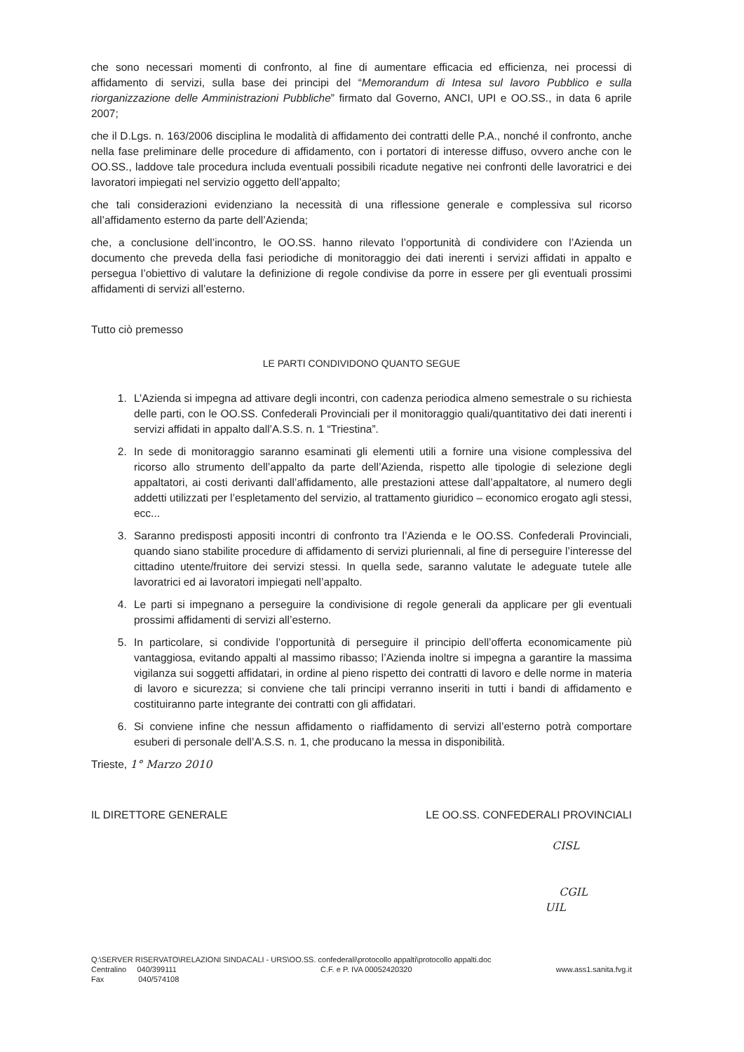che sono necessari momenti di confronto, al fine di aumentare efficacia ed efficienza, nei processi di affidamento di servizi, sulla base dei principi del “Memorandum di Intesa sul lavoro Pubblico e sulla riorganizzazione delle Amministrazioni Pubbliche” firmato dal Governo, ANCI, UPI e OO.SS., in data 6 aprile 2007;
che il D.Lgs. n. 163/2006 disciplina le modalità di affidamento dei contratti delle P.A., nonché il confronto, anche nella fase preliminare delle procedure di affidamento, con i portatori di interesse diffuso, ovvero anche con le OO.SS., laddove tale procedura includa eventuali possibili ricadute negative nei confronti delle lavoratrici e dei lavoratori impiegati nel servizio oggetto dell’appalto;
che tali considerazioni evidenziano la necessità di una riflessione generale e complessiva sul ricorso all’affidamento esterno da parte dell’Azienda;
che, a conclusione dell’incontro, le OO.SS. hanno rilevato l’opportunità di condividere con l’Azienda un documento che preveda della fasi periodiche di monitoraggio dei dati inerenti i servizi affidati in appalto e persegua l’obiettivo di valutare la definizione di regole condivise da porre in essere per gli eventuali prossimi affidamenti di servizi all’esterno.
Tutto ciò premesso
LE PARTI CONDIVIDONO QUANTO SEGUE
1. L’Azienda si impegna ad attivare degli incontri, con cadenza periodica almeno semestrale o su richiesta delle parti, con le OO.SS. Confederali Provinciali per il monitoraggio quali/quantitativo dei dati inerenti i servizi affidati in appalto dall’A.S.S. n. 1 “Triestina”.
2. In sede di monitoraggio saranno esaminati gli elementi utili a fornire una visione complessiva del ricorso allo strumento dell’appalto da parte dell’Azienda, rispetto alle tipologie di selezione degli appaltatori, ai costi derivanti dall’affidamento, alle prestazioni attese dall’appaltatore, al numero degli addetti utilizzati per l’espletamento del servizio, al trattamento giuridico – economico erogato agli stessi, ecc...
3. Saranno predisposti appositi incontri di confronto tra l’Azienda e le OO.SS. Confederali Provinciali, quando siano stabilite procedure di affidamento di servizi pluriennali, al fine di perseguire l’interesse del cittadino utente/fruitore dei servizi stessi. In quella sede, saranno valutate le adeguate tutele alle lavoratrici ed ai lavoratori impiegati nell’appalto.
4. Le parti si impegnano a perseguire la condivisione di regole generali da applicare per gli eventuali prossimi affidamenti di servizi all’esterno.
5. In particolare, si condivide l’opportunità di perseguire il principio dell’offerta economicamente più vantaggiosa, evitando appalti al massimo ribasso; l’Azienda inoltre si impegna a garantire la massima vigilanza sui soggetti affidatari, in ordine al pieno rispetto dei contratti di lavoro e delle norme in materia di lavoro e sicurezza; si conviene che tali principi verranno inseriti in tutti i bandi di affidamento e costituiranno parte integrante dei contratti con gli affidatari.
6. Si conviene infine che nessun affidamento o riaffidamento di servizi all’esterno potrà comportare esuberi di personale dell’A.S.S. n. 1, che producano la messa in disponibilità.
Trieste, 1° Marzo 2010
IL DIRETTORE GENERALE LE OO.SS. CONFEDERALI PROVINCIALI
CISL
CGIL
UIL
Q:\SERVER RISERVATO\RELAZIONI SINDACALI - URS\OO.SS. confederali\protocollo appalti\protocollo appalti.doc
Centralino 040/399111 C.F. e P. IVA 00052420320 www.ass1.sanita.fvg.it
Fax 040/574108